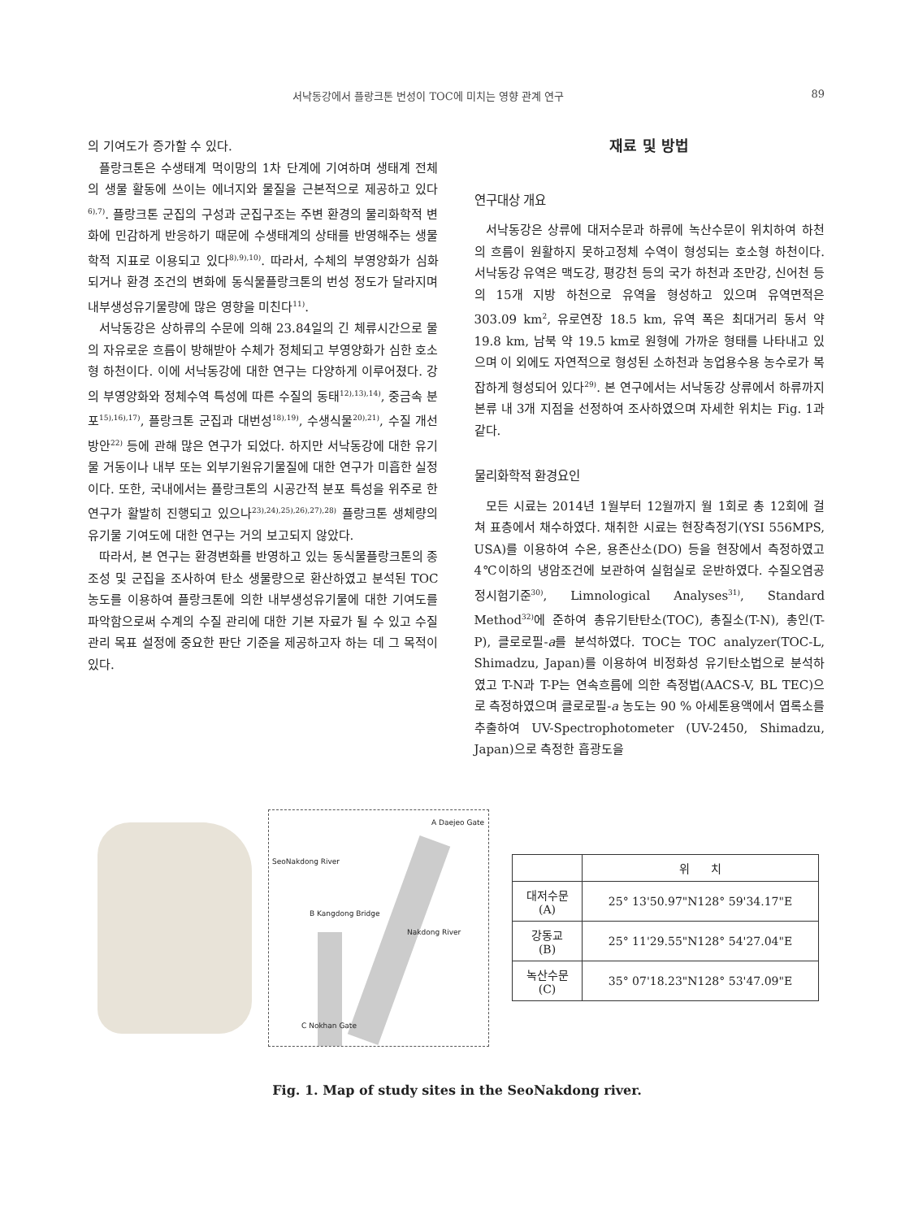서낙동강에서 플랑크톤 번성이 TOC에 미치는 영향 관계 연구 89
의 기여도가 증가할 수 있다.
플랑크톤은 수생태계 먹이망의 1차 단계에 기여하며 생태계 전체의 생물 활동에 쓰이는 에너지와 물질을 근본적으로 제공하고 있다<sup>6),7)</sup>. 플랑크톤 군집의 구성과 군집구조는 주변 환경의 물리화학적 변화에 민감하게 반응하기 때문에 수생태계의 상태를 반영해주는 생물학적 지표로 이용되고 있다<sup>8),9),10)</sup>. 따라서, 수체의 부영양화가 심화되거나 환경 조건의 변화에 동식물플랑크톤의 번성 정도가 달라지며 내부생성유기물량에 많은 영향을 미친다<sup>11)</sup>.
서낙동강은 상하류의 수문에 의해 23.84일의 긴 체류시간으로 물의 자유로운 흐름이 방해받아 수체가 정체되고 부영양화가 심한 호소형 하천이다. 이에 서낙동강에 대한 연구는 다양하게 이루어졌다. 강의 부영양화와 정체수역 특성에 따른 수질의 동태<sup>12),13),14)</sup>, 중금속 분포<sup>15),16),17)</sup>, 플랑크톤 군집과 대번성<sup>18),19)</sup>, 수생식물<sup>20),21)</sup>, 수질 개선 방안<sup>22)</sup> 등에 관해 많은 연구가 되었다. 하지만 서낙동강에 대한 유기물 거동이나 내부 또는 외부기원유기물질에 대한 연구가 미흡한 실정이다. 또한, 국내에서는 플랑크톤의 시공간적 분포 특성을 위주로 한 연구가 활발히 진행되고 있으나<sup>23),24),25),26),27),28)</sup> 플랑크톤 생체량의 유기물 기여도에 대한 연구는 거의 보고되지 않았다.
따라서, 본 연구는 환경변화를 반영하고 있는 동식물플랑크톤의 종 조성 및 군집을 조사하여 탄소 생물량으로 환산하였고 분석된 TOC 농도를 이용하여 플랑크톤에 의한 내부생성유기물에 대한 기여도를 파악함으로써 수계의 수질 관리에 대한 기본 자료가 될 수 있고 수질 관리 목표 설정에 중요한 판단 기준을 제공하고자 하는 데 그 목적이 있다.
재료 및 방법
연구대상 개요
서낙동강은 상류에 대저수문과 하류에 녹산수문이 위치하여 하천의 흐름이 원활하지 못하고정체 수역이 형성되는 호소형 하천이다. 서낙동강 유역은 맥도강, 평강천 등의 국가 하천과 조만강, 신어천 등의 15개 지방 하천으로 유역을 형성하고 있으며 유역면적은 303.09 km<sup>2</sup>, 유로연장 18.5 km, 유역 폭은 최대거리 동서 약 19.8 km, 남북 약 19.5 km로 원형에 가까운 형태를 나타내고 있으며 이 외에도 자연적으로 형성된 소하천과 농업용수용 농수로가 복잡하게 형성되어 있다<sup>29)</sup>. 본 연구에서는 서낙동강 상류에서 하류까지 본류 내 3개 지점을 선정하여 조사하였으며 자세한 위치는 Fig. 1과 같다.
물리화학적 환경요인
모든 시료는 2014년 1월부터 12월까지 월 1회로 총 12회에 걸쳐 표층에서 채수하였다. 채취한 시료는 현장측정기(YSI 556MPS, USA)를 이용하여 수온, 용존산소(DO) 등을 현장에서 측정하였고 4℃이하의 냉암조건에 보관하여 실험실로 운반하였다. 수질오염공정시험기준<sup>30)</sup>, Limnological Analyses<sup>31)</sup>, Standard Method<sup>32)</sup>에 준하여 총유기탄탄소(TOC), 총질소(T-N), 총인(T-P), 클로로필-a를 분석하였다. TOC는 TOC analyzer(TOC-L, Shimadzu, Japan)를 이용하여 비정화성 유기탄소법으로 분석하였고 T-N과 T-P는 연속흐름에 의한 측정법(AACS-V, BL TEC)으로 측정하였으며 클로로필-a 농도는 90 % 아세톤용액에서 엽록소를 추출하여 UV-Spectrophotometer (UV-2450, Shimadzu, Japan)으로 측정한 흡광도을
A Daejeo Gate
SeoNakdong River
B Kangdong Bridge
Nakdong River
C Nokhan Gate
| | 위 치 |
| --- | --- |
| 대저수문 (A) | 25° 13'50.97"N128° 59'34.17"E |
| 강동교 (B) | 25° 11'29.55"N128° 54'27.04"E |
| 녹산수문 (C) | 35° 07'18.23"N128° 53'47.09"E |
Fig. 1. Map of study sites in the SeoNakdong river.